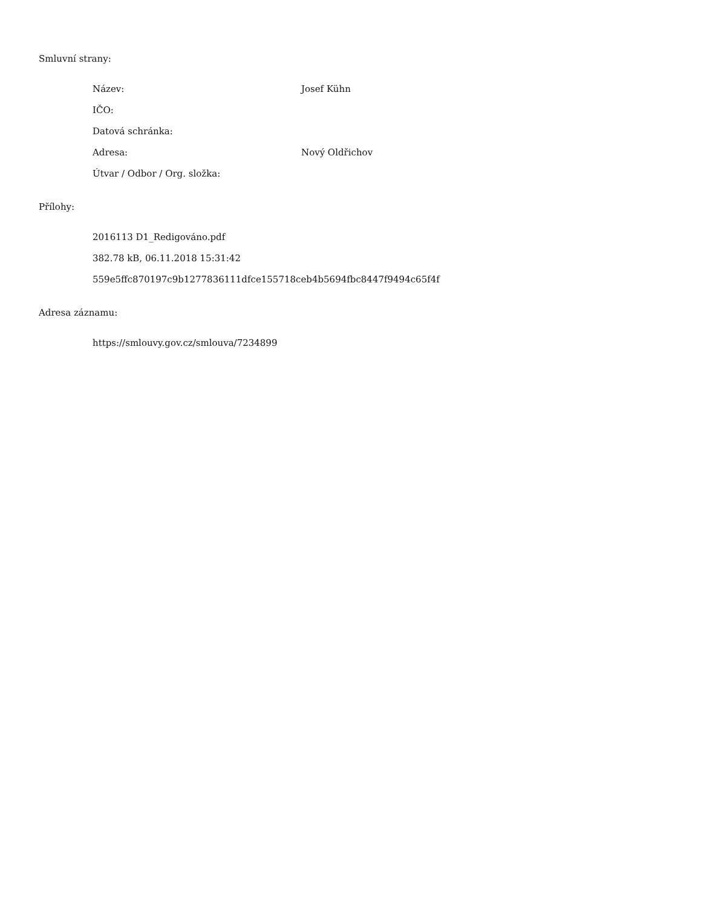Smluvní strany:
Název: Josef Kühn
IČO:
Datová schránka:
Adresa: Nový Oldřichov
Útvar / Odbor / Org. složka:
Přílohy:
2016113 D1_Redigováno.pdf
382.78 kB, 06.11.2018 15:31:42
559e5ffc870197c9b1277836111dfce155718ceb4b5694fbc8447f9494c65f4f
Adresa záznamu:
https://smlouvy.gov.cz/smlouva/7234899